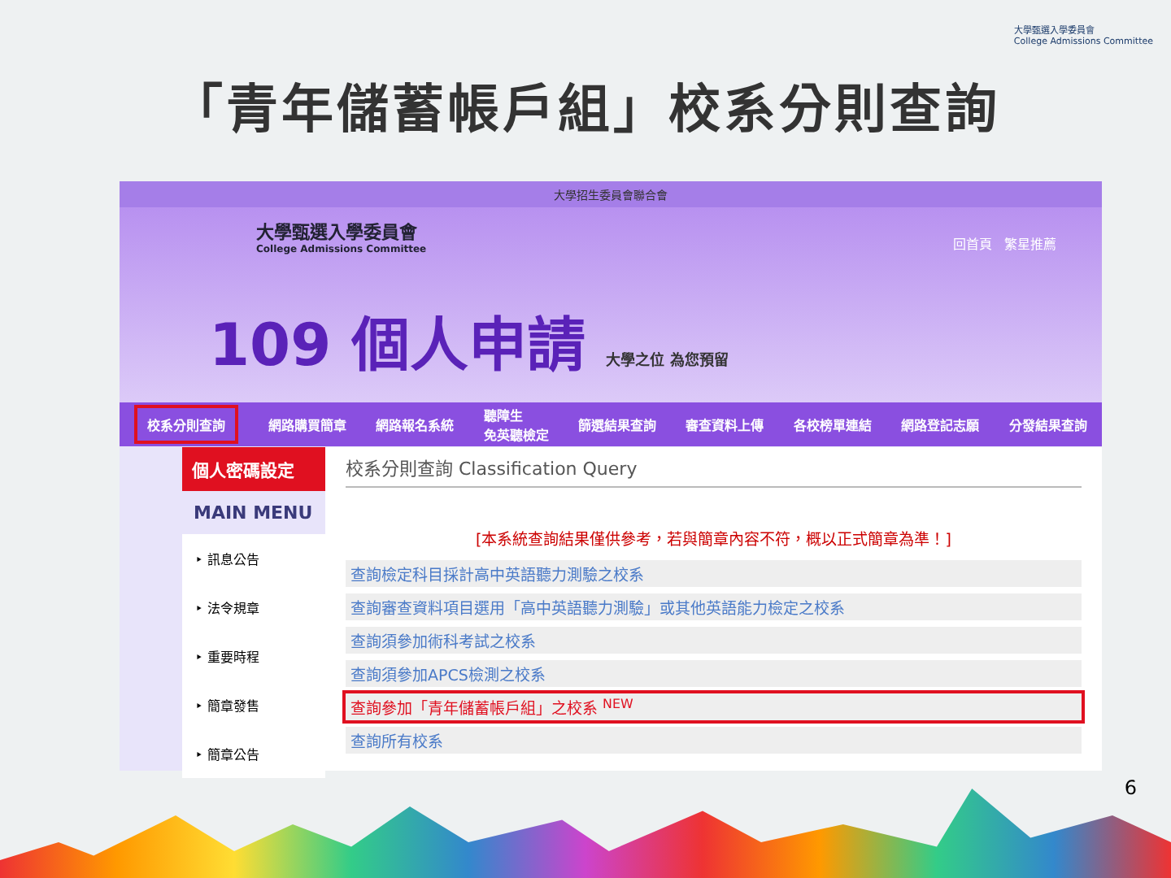大學甄選入學委員會
College Admissions Committee
「青年儲蓄帳戶組」校系分則查詢
大學招生委員會聯合會
大學甄選入學委員會
College Admissions Committee
回首頁 繁星推薦
109 個人申請 大學之位 為您預留
校系分則查詢 網路購買簡章 網路報名系統 聽障生
免英聽檢定 篩選結果查詢 審查資料上傳 各校榜單連結 網路登記志願 分發結果查詢
個人密碼設定
MAIN MENU
‣ 訊息公告
‣ 法令規章
‣ 重要時程
‣ 簡章發售
‣ 簡章公告
校系分則查詢 Classification Query
[本系統查詢結果僅供參考，若與簡章內容不符，概以正式簡章為準！]
查詢檢定科目採計高中英語聽力測驗之校系
查詢審查資料項目選用「高中英語聽力測驗」或其他英語能力檢定之校系
查詢須參加術科考試之校系
查詢須參加APCS檢測之校系
查詢參加「青年儲蓄帳戶組」之校系 <sup>NEW</sup>
查詢所有校系
6